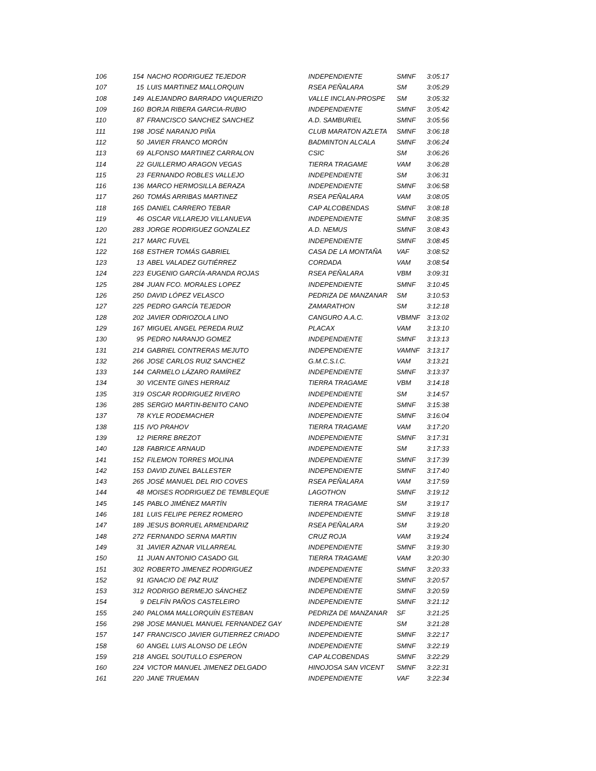| 106 | 154 | NACHO RODRIGUEZ TEJEDOR | INDEPENDIENTE | SMNF | 3:05:17 |
| 107 | 15 | LUIS MARTINEZ MALLORQUIN | RSEA PEÑALARA | SM | 3:05:29 |
| 108 | 149 | ALEJANDRO BARRADO VAQUERIZO | VALLE INCLAN-PROSPE | SM | 3:05:32 |
| 109 | 160 | BORJA RIBERA GARCIA-RUBIO | INDEPENDIENTE | SMNF | 3:05:42 |
| 110 | 87 | FRANCISCO SANCHEZ SANCHEZ | A.D. SAMBURIEL | SMNF | 3:05:56 |
| 111 | 198 | JOSÉ NARANJO PIÑA | CLUB MARATON AZLETA | SMNF | 3:06:18 |
| 112 | 50 | JAVIER FRANCO MORÓN | BADMINTON ALCALA | SMNF | 3:06:24 |
| 113 | 69 | ALFONSO MARTINEZ CARRALON | CSIC | SM | 3:06:26 |
| 114 | 22 | GUILLERMO ARAGON VEGAS | TIERRA TRAGAME | VAM | 3:06:28 |
| 115 | 23 | FERNANDO ROBLES VALLEJO | INDEPENDIENTE | SM | 3:06:31 |
| 116 | 136 | MARCO HERMOSILLA BERAZA | INDEPENDIENTE | SMNF | 3:06:58 |
| 117 | 260 | TOMÁS ARRIBAS MARTINEZ | RSEA PEÑALARA | VAM | 3:08:05 |
| 118 | 165 | DANIEL CARRERO TEBAR | CAP ALCOBENDAS | SMNF | 3:08:18 |
| 119 | 46 | OSCAR VILLAREJO VILLANUEVA | INDEPENDIENTE | SMNF | 3:08:35 |
| 120 | 283 | JORGE RODRIGUEZ GONZALEZ | A.D. NEMUS | SMNF | 3:08:43 |
| 121 | 217 | MARC FUVEL | INDEPENDIENTE | SMNF | 3:08:45 |
| 122 | 168 | ESTHER TOMÁS GABRIEL | CASA DE LA MONTAÑA | VAF | 3:08:52 |
| 123 | 13 | ABEL VALADEZ GUTIÉRREZ | CORDADA | VAM | 3:08:54 |
| 124 | 223 | EUGENIO GARCÍA-ARANDA ROJAS | RSEA PEÑALARA | VBM | 3:09:31 |
| 125 | 284 | JUAN FCO. MORALES LOPEZ | INDEPENDIENTE | SMNF | 3:10:45 |
| 126 | 250 | DAVID LÓPEZ VELASCO | PEDRIZA DE MANZANAR | SM | 3:10:53 |
| 127 | 225 | PEDRO GARCÍA TEJEDOR | ZAMARATHON | SM | 3:12:18 |
| 128 | 202 | JAVIER ODRIOZOLA LINO | CANGURO A.A.C. | VBMNF | 3:13:02 |
| 129 | 167 | MIGUEL ANGEL PEREDA RUIZ | PLACAX | VAM | 3:13:10 |
| 130 | 95 | PEDRO NARANJO GOMEZ | INDEPENDIENTE | SMNF | 3:13:13 |
| 131 | 214 | GABRIEL CONTRERAS MEJUTO | INDEPENDIENTE | VAMNF | 3:13:17 |
| 132 | 266 | JOSE CARLOS RUIZ SANCHEZ | G.M.C.S.I.C. | VAM | 3:13:21 |
| 133 | 144 | CARMELO LÁZARO RAMÍREZ | INDEPENDIENTE | SMNF | 3:13:37 |
| 134 | 30 | VICENTE GINES HERRAIZ | TIERRA TRAGAME | VBM | 3:14:18 |
| 135 | 319 | OSCAR RODRIGUEZ RIVERO | INDEPENDIENTE | SM | 3:14:57 |
| 136 | 285 | SERGIO MARTIN-BENITO CANO | INDEPENDIENTE | SMNF | 3:15:38 |
| 137 | 78 | KYLE RODEMACHER | INDEPENDIENTE | SMNF | 3:16:04 |
| 138 | 115 | IVO PRAHOV | TIERRA TRAGAME | VAM | 3:17:20 |
| 139 | 12 | PIERRE BREZOT | INDEPENDIENTE | SMNF | 3:17:31 |
| 140 | 128 | FABRICE ARNAUD | INDEPENDIENTE | SM | 3:17:33 |
| 141 | 152 | FILEMON TORRES MOLINA | INDEPENDIENTE | SMNF | 3:17:39 |
| 142 | 153 | DAVID ZUNEL BALLESTER | INDEPENDIENTE | SMNF | 3:17:40 |
| 143 | 265 | JOSÉ MANUEL DEL RIO COVES | RSEA PEÑALARA | VAM | 3:17:59 |
| 144 | 48 | MOISES RODRIGUEZ DE TEMBLEQUE | LAGOTHON | SMNF | 3:19:12 |
| 145 | 145 | PABLO JIMÉNEZ MARTÍN | TIERRA TRAGAME | SM | 3:19:17 |
| 146 | 181 | LUIS FELIPE PEREZ ROMERO | INDEPENDIENTE | SMNF | 3:19:18 |
| 147 | 189 | JESUS BORRUEL ARMENDARIZ | RSEA PEÑALARA | SM | 3:19:20 |
| 148 | 272 | FERNANDO SERNA MARTIN | CRUZ ROJA | VAM | 3:19:24 |
| 149 | 31 | JAVIER AZNAR VILLARREAL | INDEPENDIENTE | SMNF | 3:19:30 |
| 150 | 11 | JUAN ANTONIO CASADO GIL | TIERRA TRAGAME | VAM | 3:20:30 |
| 151 | 302 | ROBERTO JIMENEZ RODRIGUEZ | INDEPENDIENTE | SMNF | 3:20:33 |
| 152 | 91 | IGNACIO DE PAZ RUIZ | INDEPENDIENTE | SMNF | 3:20:57 |
| 153 | 312 | RODRIGO BERMEJO SÁNCHEZ | INDEPENDIENTE | SMNF | 3:20:59 |
| 154 | 9 | DELFÍN PAÑOS CASTELEIRO | INDEPENDIENTE | SMNF | 3:21:12 |
| 155 | 240 | PALOMA MALLORQUÍN ESTEBAN | PEDRIZA DE MANZANAR | SF | 3:21:25 |
| 156 | 298 | JOSE MANUEL MANUEL FERNANDEZ GAY | INDEPENDIENTE | SM | 3:21:28 |
| 157 | 147 | FRANCISCO JAVIER GUTIERREZ CRIADO | INDEPENDIENTE | SMNF | 3:22:17 |
| 158 | 60 | ANGEL LUIS ALONSO DE LEÓN | INDEPENDIENTE | SMNF | 3:22:19 |
| 159 | 218 | ANGEL SOUTULLO ESPERON | CAP ALCOBENDAS | SMNF | 3:22:29 |
| 160 | 224 | VICTOR MANUEL JIMENEZ DELGADO | HINOJOSA SAN VICENT | SMNF | 3:22:31 |
| 161 | 220 | JANE TRUEMAN | INDEPENDIENTE | VAF | 3:22:34 |